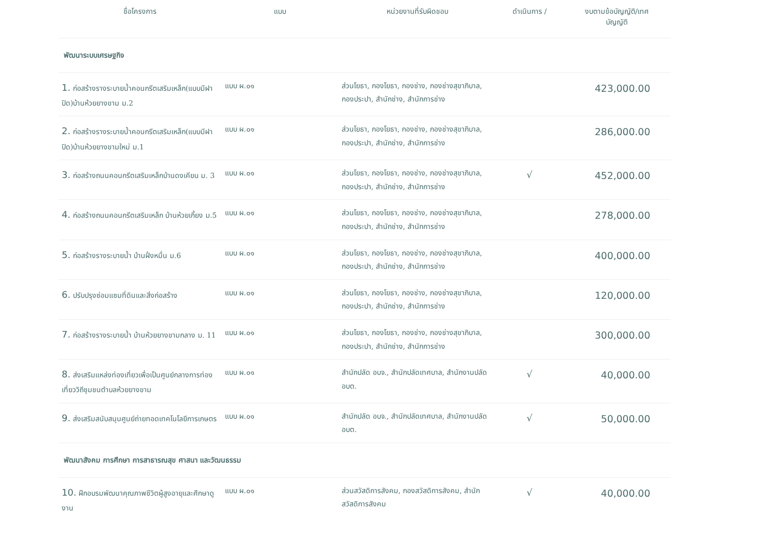| ชื่อโครงการ | แบบ | หน่วยงานที่รับผิดชอบ | ดำเนินการ / | งบตามข้อบัญญัติ/เทศ บัญญัติ |
| --- | --- | --- | --- | --- |
| พัฒนาระบบเศรษฐกิจ | | | | |
| 1. ก่อสร้างรางระบายน้ำคอนกรีตเสริมเหล็ก(แบบมีฝาปิด)บ้านห้วยยางขาม ม.2 | แบบ ผ.๐๑ | ส่วนโยธา, กองโยธา, กองช่าง, กองช่างสุขาภิบาล, กองประปา, สำนักช่าง, สำนักการช่าง | | 423,000.00 |
| 2. ก่อสร้างรางระบายน้ำคอนกรีตเสริมเหล็ก(แบบมีฝาปิด)บ้านห้วยยางขามใหม่ ม.1 | แบบ ผ.๐๑ | ส่วนโยธา, กองโยธา, กองช่าง, กองช่างสุขาภิบาล, กองประปา, สำนักช่าง, สำนักการช่าง | | 286,000.00 |
| 3. ก่อสร้างถนนคอนกรีตเสริมเหล็กบ้านดงเคียน ม. 3 | แบบ ผ.๐๑ | ส่วนโยธา, กองโยธา, กองช่าง, กองช่างสุขาภิบาล, กองประปา, สำนักช่าง, สำนักการช่าง | √ | 452,000.00 |
| 4. ก่อสร้างถนนคอนกรีตเสริมเหล็ก บ้านห้วยเกี้ยง ม.5 | แบบ ผ.๐๑ | ส่วนโยธา, กองโยธา, กองช่าง, กองช่างสุขาภิบาล, กองประปา, สำนักช่าง, สำนักการช่าง | | 278,000.00 |
| 5. ก่อสร้างรางระบายน้ำ บ้านฝั่งหมื่น ม.6 | แบบ ผ.๐๑ | ส่วนโยธา, กองโยธา, กองช่าง, กองช่างสุขาภิบาล, กองประปา, สำนักช่าง, สำนักการช่าง | | 400,000.00 |
| 6. ปรับปรุงซ่อมแซมที่ดินและสิ่งก่อสร้าง | แบบ ผ.๐๑ | ส่วนโยธา, กองโยธา, กองช่าง, กองช่างสุขาภิบาล, กองประปา, สำนักช่าง, สำนักการช่าง | | 120,000.00 |
| 7. ก่อสร้างรางระบายน้ำ บ้านห้วยยางขามกลาง ม. 11 | แบบ ผ.๐๑ | ส่วนโยธา, กองโยธา, กองช่าง, กองช่างสุขาภิบาล, กองประปา, สำนักช่าง, สำนักการช่าง | | 300,000.00 |
| 8. ส่งเสริมแหล่งท่องเที่ยวเพื่อเป็นศูนย์กลางการท่องเที่ยววิถีชุมชนตำบลห้วยยางขาม | แบบ ผ.๐๑ | สำนักปลัด อบจ., สำนักปลัดเทศบาล, สำนักงานปลัด อบต. | √ | 40,000.00 |
| 9. ส่งเสริมสนับสนุนศูนย์ถ่ายทอดเทคโนโลยีการเกษตร | แบบ ผ.๐๑ | สำนักปลัด อบจ., สำนักปลัดเทศบาล, สำนักงานปลัด อบต. | √ | 50,000.00 |
| พัฒนาสังคม การศึกษา การสาธารณสุข ศาสนา และวัฒนธรรม | | | | |
| 10. ฝึกอบรมพัฒนาคุณภาพชีวิตผู้สูงอายุและศึกษาดูงาน | แบบ ผ.๐๑ | ส่วนสวัสดิการสังคม, กองสวัสดิการสังคม, สำนักสวัสดิการสังคม | √ | 40,000.00 |